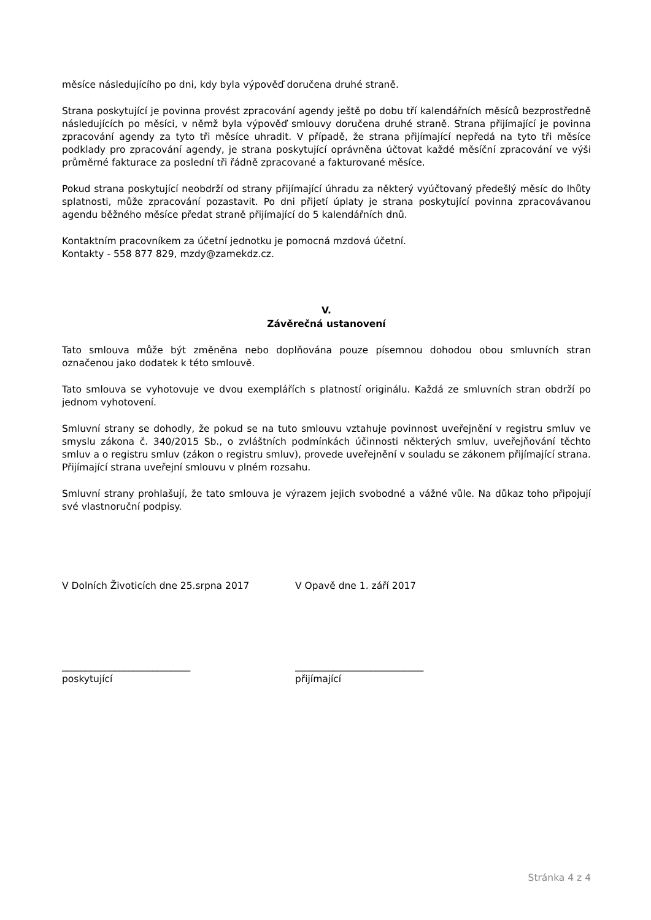měsíce následujícího po dni, kdy byla výpověď doručena druhé straně.
Strana poskytující je povinna provést zpracování agendy ještě po dobu tří kalendářních měsíců bezprostředně následujících po měsíci, v němž byla výpověď smlouvy doručena druhé straně. Strana přijímající je povinna zpracování agendy za tyto tři měsíce uhradit. V případě, že strana přijímající nepředá na tyto tři měsíce podklady pro zpracování agendy, je strana poskytující oprávněna účtovat každé měsíční zpracování ve výši průměrné fakturace za poslední tři řádně zpracované a fakturované měsíce.
Pokud strana poskytující neobdrží od strany přijímající úhradu za některý vyúčtovaný předešlý měsíc do lhůty splatnosti, může zpracování pozastavit. Po dni přijetí úplaty je strana poskytující povinna zpracovávanou agendu běžného měsíce předat straně přijímající do 5 kalendářních dnů.
Kontaktním pracovníkem za účetní jednotku je pomocná mzdová účetní.
Kontakty - 558 877 829, mzdy@zamekdz.cz.
V.
Závěrečná ustanovení
Tato smlouva může být změněna nebo doplňována pouze písemnou dohodou obou smluvních stran označenou jako dodatek k této smlouvě.
Tato smlouva se vyhotovuje ve dvou exemplářích s platností originálu. Každá ze smluvních stran obdrží po jednom vyhotovení.
Smluvní strany se dohodly, že pokud se na tuto smlouvu vztahuje povinnost uveřejnění v registru smluv ve smyslu zákona č. 340/2015 Sb., o zvláštních podmínkách účinnosti některých smluv, uveřejňování těchto smluv a o registru smluv (zákon o registru smluv), provede uveřejnění v souladu se zákonem přijímající strana. Přijímající strana uveřejní smlouvu v plném rozsahu.
Smluvní strany prohlašují, že tato smlouva je výrazem jejich svobodné a vážné vůle. Na důkaz toho připojují své vlastnoruční podpisy.
V Dolních Životicích dne 25.srpna 2017 V Opavě dne 1. září 2017
___________________________
poskytující
___________________________
přijímající
Stránka 4 z 4